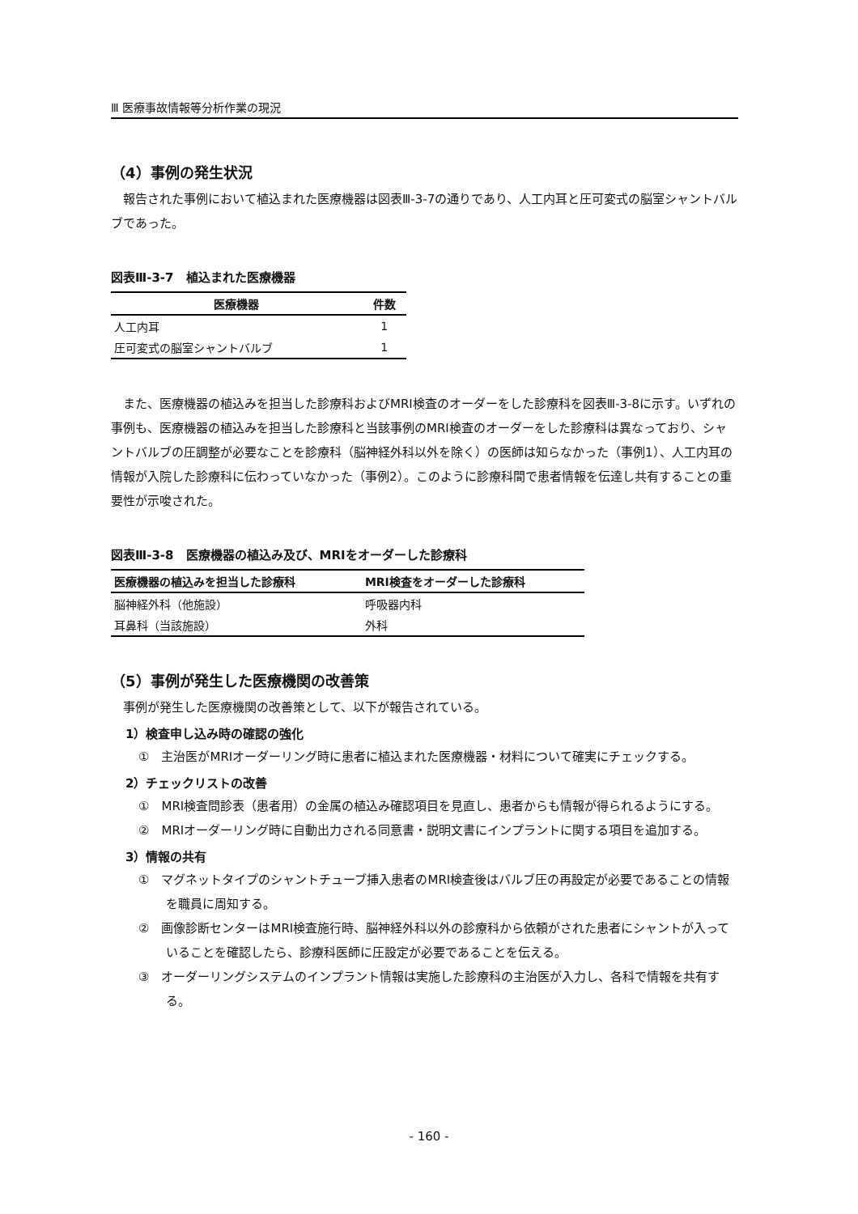Ⅲ 医療事故情報等分析作業の現況
（4）事例の発生状況
報告された事例において植込まれた医療機器は図表Ⅲ-3-7の通りであり、人工内耳と圧可変式の脳室シャントバルブであった。
図表Ⅲ-3-7　植込まれた医療機器
| 医療機器 | 件数 |
| --- | --- |
| 人工内耳 | 1 |
| 圧可変式の脳室シャントバルブ | 1 |
また、医療機器の植込みを担当した診療科およびMRI検査のオーダーをした診療科を図表Ⅲ-3-8に示す。いずれの事例も、医療機器の植込みを担当した診療科と当該事例のMRI検査のオーダーをした診療科は異なっており、シャントバルブの圧調整が必要なことを診療科（脳神経外科以外を除く）の医師は知らなかった（事例1）、人工内耳の情報が入院した診療科に伝わっていなかった（事例2）。このように診療科間で患者情報を伝達し共有することの重要性が示唆された。
図表Ⅲ-3-8　医療機器の植込み及び、MRIをオーダーした診療科
| 医療機器の植込みを担当した診療科 | MRI検査をオーダーした診療科 |
| --- | --- |
| 脳神経外科（他施設） | 呼吸器内科 |
| 耳鼻科（当該施設） | 外科 |
（5）事例が発生した医療機関の改善策
事例が発生した医療機関の改善策として、以下が報告されている。
1）検査申し込み時の確認の強化
①　主治医がMRIオーダーリング時に患者に植込まれた医療機器・材料について確実にチェックする。
2）チェックリストの改善
①　MRI検査問診表（患者用）の金属の植込み確認項目を見直し、患者からも情報が得られるようにする。
②　MRIオーダーリング時に自動出力される同意書・説明文書にインプラントに関する項目を追加する。
3）情報の共有
①　マグネットタイプのシャントチューブ挿入患者のMRI検査後はバルブ圧の再設定が必要であることの情報を職員に周知する。
②　画像診断センターはMRI検査施行時、脳神経外科以外の診療科から依頼がされた患者にシャントが入っていることを確認したら、診療科医師に圧設定が必要であることを伝える。
③　オーダーリングシステムのインプラント情報は実施した診療科の主治医が入力し、各科で情報を共有する。
- 160 -